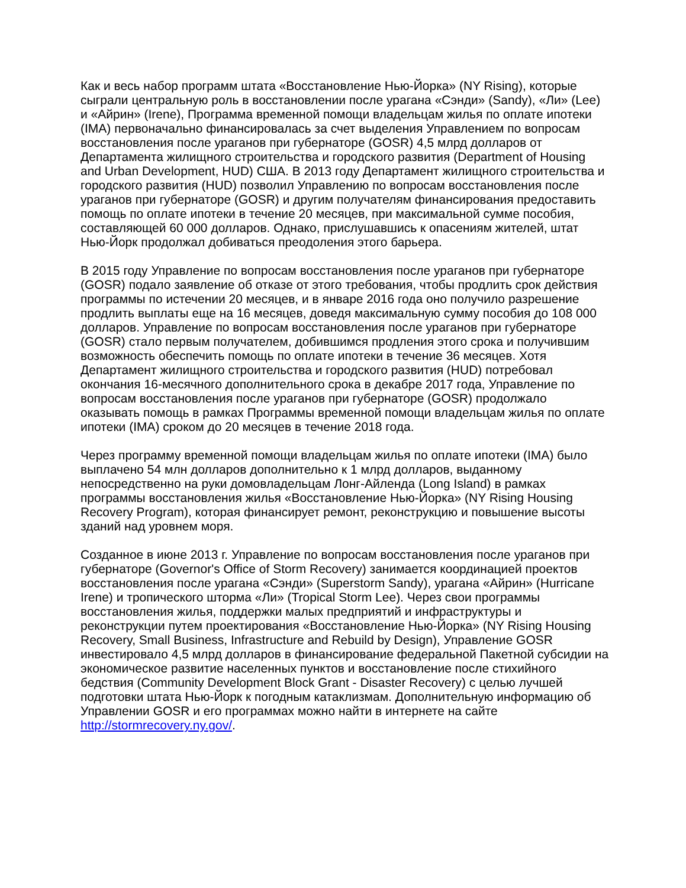Как и весь набор программ штата «Восстановление Нью-Йорка» (NY Rising), которые сыграли центральную роль в восстановлении после урагана «Сэнди» (Sandy), «Ли» (Lee) и «Айрин» (Irene), Программа временной помощи владельцам жилья по оплате ипотеки (IMA) первоначально финансировалась за счет выделения Управлением по вопросам восстановления после ураганов при губернаторе (GOSR) 4,5 млрд долларов от Департамента жилищного строительства и городского развития (Department of Housing and Urban Development, HUD) США. В 2013 году Департамент жилищного строительства и городского развития (HUD) позволил Управлению по вопросам восстановления после ураганов при губернаторе (GOSR) и другим получателям финансирования предоставить помощь по оплате ипотеки в течение 20 месяцев, при максимальной сумме пособия, составляющей 60 000 долларов. Однако, прислушавшись к опасениям жителей, штат Нью-Йорк продолжал добиваться преодоления этого барьера.
В 2015 году Управление по вопросам восстановления после ураганов при губернаторе (GOSR) подало заявление об отказе от этого требования, чтобы продлить срок действия программы по истечении 20 месяцев, и в январе 2016 года оно получило разрешение продлить выплаты еще на 16 месяцев, доведя максимальную сумму пособия до 108 000 долларов. Управление по вопросам восстановления после ураганов при губернаторе (GOSR) стало первым получателем, добившимся продления этого срока и получившим возможность обеспечить помощь по оплате ипотеки в течение 36 месяцев. Хотя Департамент жилищного строительства и городского развития (HUD) потребовал окончания 16-месячного дополнительного срока в декабре 2017 года, Управление по вопросам восстановления после ураганов при губернаторе (GOSR) продолжало оказывать помощь в рамках Программы временной помощи владельцам жилья по оплате ипотеки (IMA) сроком до 20 месяцев в течение 2018 года.
Через программу временной помощи владельцам жилья по оплате ипотеки (IMA) было выплачено 54 млн долларов дополнительно к 1 млрд долларов, выданному непосредственно на руки домовладельцам Лонг-Айленда (Long Island) в рамках программы восстановления жилья «Восстановление Нью-Йорка» (NY Rising Housing Recovery Program), которая финансирует ремонт, реконструкцию и повышение высоты зданий над уровнем моря.
Созданное в июне 2013 г. Управление по вопросам восстановления после ураганов при губернаторе (Governor's Office of Storm Recovery) занимается координацией проектов восстановления после урагана «Сэнди» (Superstorm Sandy), урагана «Айрин» (Hurricane Irene) и тропического шторма «Ли» (Tropical Storm Lee). Через свои программы восстановления жилья, поддержки малых предприятий и инфраструктуры и реконструкции путем проектирования «Восстановление Нью-Йорка» (NY Rising Housing Recovery, Small Business, Infrastructure and Rebuild by Design), Управление GOSR инвестировало 4,5 млрд долларов в финансирование федеральной Пакетной субсидии на экономическое развитие населенных пунктов и восстановление после стихийного бедствия (Community Development Block Grant - Disaster Recovery) с целью лучшей подготовки штата Нью-Йорк к погодным катаклизмам. Дополнительную информацию об Управлении GOSR и его программах можно найти в интернете на сайте http://stormrecovery.ny.gov/.